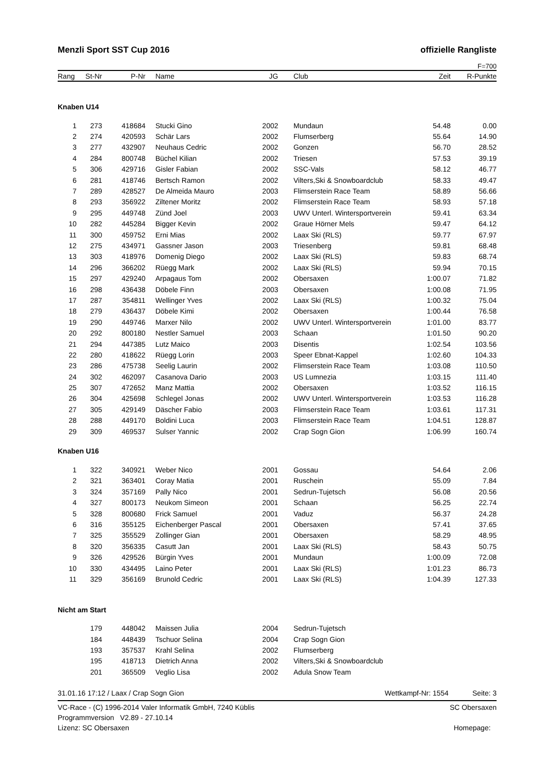Menzli Sport SST Cup 2016 offizielle Rangliste
F=700
| Rang | St-Nr | P-Nr | Name | JG | | Club | Zeit | R-Punkte |
| --- | --- | --- | --- | --- | --- | --- | --- | --- |
Knaben U14
| 1 | 273 | 418684 | Stucki Gino | 2002 | | Mundaun | 54.48 | 0.00 |
| 2 | 274 | 420593 | Schär Lars | 2002 | | Flumserberg | 55.64 | 14.90 |
| 3 | 277 | 432907 | Neuhaus Cedric | 2002 | | Gonzen | 56.70 | 28.52 |
| 4 | 284 | 800748 | Büchel Kilian | 2002 | | Triesen | 57.53 | 39.19 |
| 5 | 306 | 429716 | Gisler Fabian | 2002 | | SSC-Vals | 58.12 | 46.77 |
| 6 | 281 | 418746 | Bertsch Ramon | 2002 | | Vilters,Ski & Snowboardclub | 58.33 | 49.47 |
| 7 | 289 | 428527 | De Almeida Mauro | 2003 | | Flimserstein Race Team | 58.89 | 56.66 |
| 8 | 293 | 356922 | Ziltener Moritz | 2002 | | Flimserstein Race Team | 58.93 | 57.18 |
| 9 | 295 | 449748 | Zünd Joel | 2003 | | UWV Unterl. Wintersportverein | 59.41 | 63.34 |
| 10 | 282 | 445284 | Bigger Kevin | 2002 | | Graue Hörner Mels | 59.47 | 64.12 |
| 11 | 300 | 459752 | Erni Mias | 2002 | | Laax Ski (RLS) | 59.77 | 67.97 |
| 12 | 275 | 434971 | Gassner Jason | 2003 | | Triesenberg | 59.81 | 68.48 |
| 13 | 303 | 418976 | Domenig Diego | 2002 | | Laax Ski (RLS) | 59.83 | 68.74 |
| 14 | 296 | 366202 | Rüegg Mark | 2002 | | Laax Ski (RLS) | 59.94 | 70.15 |
| 15 | 297 | 429240 | Arpagaus Tom | 2002 | | Obersaxen | 1:00.07 | 71.82 |
| 16 | 298 | 436438 | Döbele Finn | 2003 | | Obersaxen | 1:00.08 | 71.95 |
| 17 | 287 | 354811 | Wellinger Yves | 2002 | | Laax Ski (RLS) | 1:00.32 | 75.04 |
| 18 | 279 | 436437 | Döbele Kimi | 2002 | | Obersaxen | 1:00.44 | 76.58 |
| 19 | 290 | 449746 | Marxer Nilo | 2002 | | UWV Unterl. Wintersportverein | 1:01.00 | 83.77 |
| 20 | 292 | 800180 | Nestler Samuel | 2003 | | Schaan | 1:01.50 | 90.20 |
| 21 | 294 | 447385 | Lutz Maico | 2003 | | Disentis | 1:02.54 | 103.56 |
| 22 | 280 | 418622 | Rüegg Lorin | 2003 | | Speer Ebnat-Kappel | 1:02.60 | 104.33 |
| 23 | 286 | 475738 | Seelig Laurin | 2002 | | Flimserstein Race Team | 1:03.08 | 110.50 |
| 24 | 302 | 462097 | Casanova Dario | 2003 | | US Lumnezia | 1:03.15 | 111.40 |
| 25 | 307 | 472652 | Manz Mattia | 2002 | | Obersaxen | 1:03.52 | 116.15 |
| 26 | 304 | 425698 | Schlegel Jonas | 2002 | | UWV Unterl. Wintersportverein | 1:03.53 | 116.28 |
| 27 | 305 | 429149 | Däscher Fabio | 2003 | | Flimserstein Race Team | 1:03.61 | 117.31 |
| 28 | 288 | 449170 | Boldini Luca | 2003 | | Flimserstein Race Team | 1:04.51 | 128.87 |
| 29 | 309 | 469537 | Sulser Yannic | 2002 | | Crap Sogn Gion | 1:06.99 | 160.74 |
Knaben U16
| 1 | 322 | 340921 | Weber Nico | 2001 | | Gossau | 54.64 | 2.06 |
| 2 | 321 | 363401 | Coray Matia | 2001 | | Ruschein | 55.09 | 7.84 |
| 3 | 324 | 357169 | Pally Nico | 2001 | | Sedrun-Tujetsch | 56.08 | 20.56 |
| 4 | 327 | 800173 | Neukom Simeon | 2001 | | Schaan | 56.25 | 22.74 |
| 5 | 328 | 800680 | Frick Samuel | 2001 | | Vaduz | 56.37 | 24.28 |
| 6 | 316 | 355125 | Eichenberger Pascal | 2001 | | Obersaxen | 57.41 | 37.65 |
| 7 | 325 | 355529 | Zollinger Gian | 2001 | | Obersaxen | 58.29 | 48.95 |
| 8 | 320 | 356335 | Casutt Jan | 2001 | | Laax Ski (RLS) | 58.43 | 50.75 |
| 9 | 326 | 429526 | Bürgin Yves | 2001 | | Mundaun | 1:00.09 | 72.08 |
| 10 | 330 | 434495 | Laino Peter | 2001 | | Laax Ski (RLS) | 1:01.23 | 86.73 |
| 11 | 329 | 356169 | Brunold Cedric | 2001 | | Laax Ski (RLS) | 1:04.39 | 127.33 |
Nicht am Start
| | 179 | 448042 | Maissen Julia | 2004 | | Sedrun-Tujetsch | | |
| | 184 | 448439 | Tschuor Selina | 2004 | | Crap Sogn Gion | | |
| | 193 | 357537 | Krahl Selina | 2002 | | Flumserberg | | |
| | 195 | 418713 | Dietrich Anna | 2002 | | Vilters,Ski & Snowboardclub | | |
| | 201 | 365509 | Veglio Lisa | 2002 | | Adula Snow Team | | |
31.01.16 17:12 / Laax / Crap Sogn Gion Wettkampf-Nr: 1554 Seite: 3
VC-Race - (C) 1996-2014 Valer Informatik GmbH, 7240 Küblis
Programmversion V2.89 - 27.10.14
Lizenz: SC Obersaxen SC Obersaxen
Homepage: